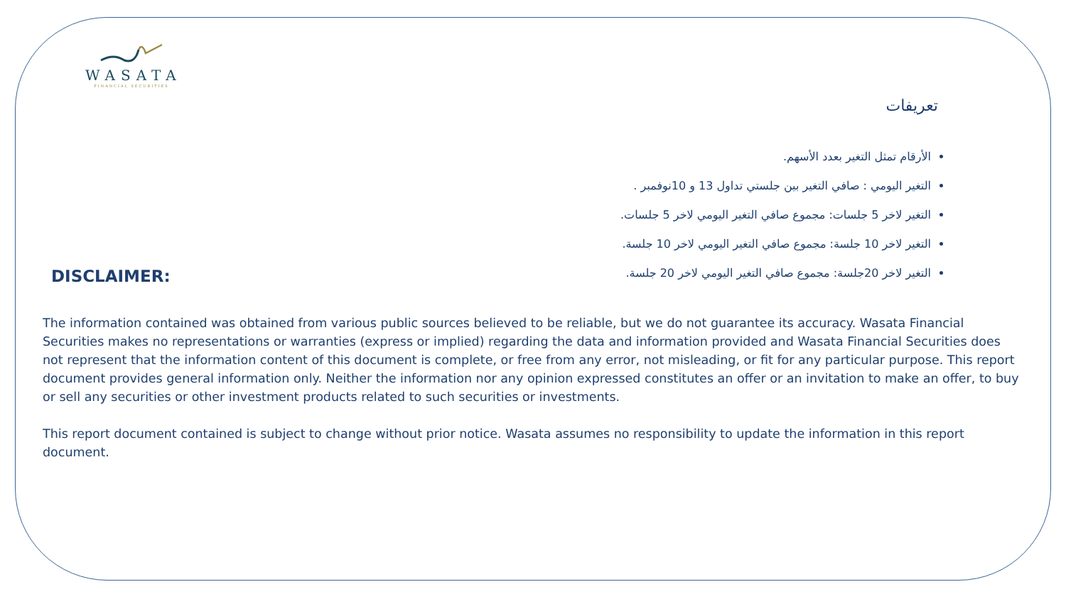WASATA
FINANCIAL SECURITIES
تعريفات
الأرقام تمثل التغير بعدد الأسهم.
التغير اليومي : صافي التغير بين جلستي تداول 13 و 10نوفمبر .
التغير لاخر 5 جلسات: مجموع صافي التغير اليومي لاخر 5 جلسات.
التغير لاخر 10 جلسة: مجموع صافي التغير اليومي لاخر 10 جلسة.
التغير لاخر 20جلسة: مجموع صافي التغير اليومي لاخر 20 جلسة.
DISCLAIMER:
The information contained was obtained from various public sources believed to be reliable, but we do not guarantee its accuracy. Wasata Financial Securities makes no representations or warranties (express or implied) regarding the data and information provided and Wasata Financial Securities does not represent that the information content of this document is complete, or free from any error, not misleading, or fit for any particular purpose. This report document provides general information only. Neither the information nor any opinion expressed constitutes an offer or an invitation to make an offer, to buy or sell any securities or other investment products related to such securities or investments.
This report document contained is subject to change without prior notice. Wasata assumes no responsibility to update the information in this report document.